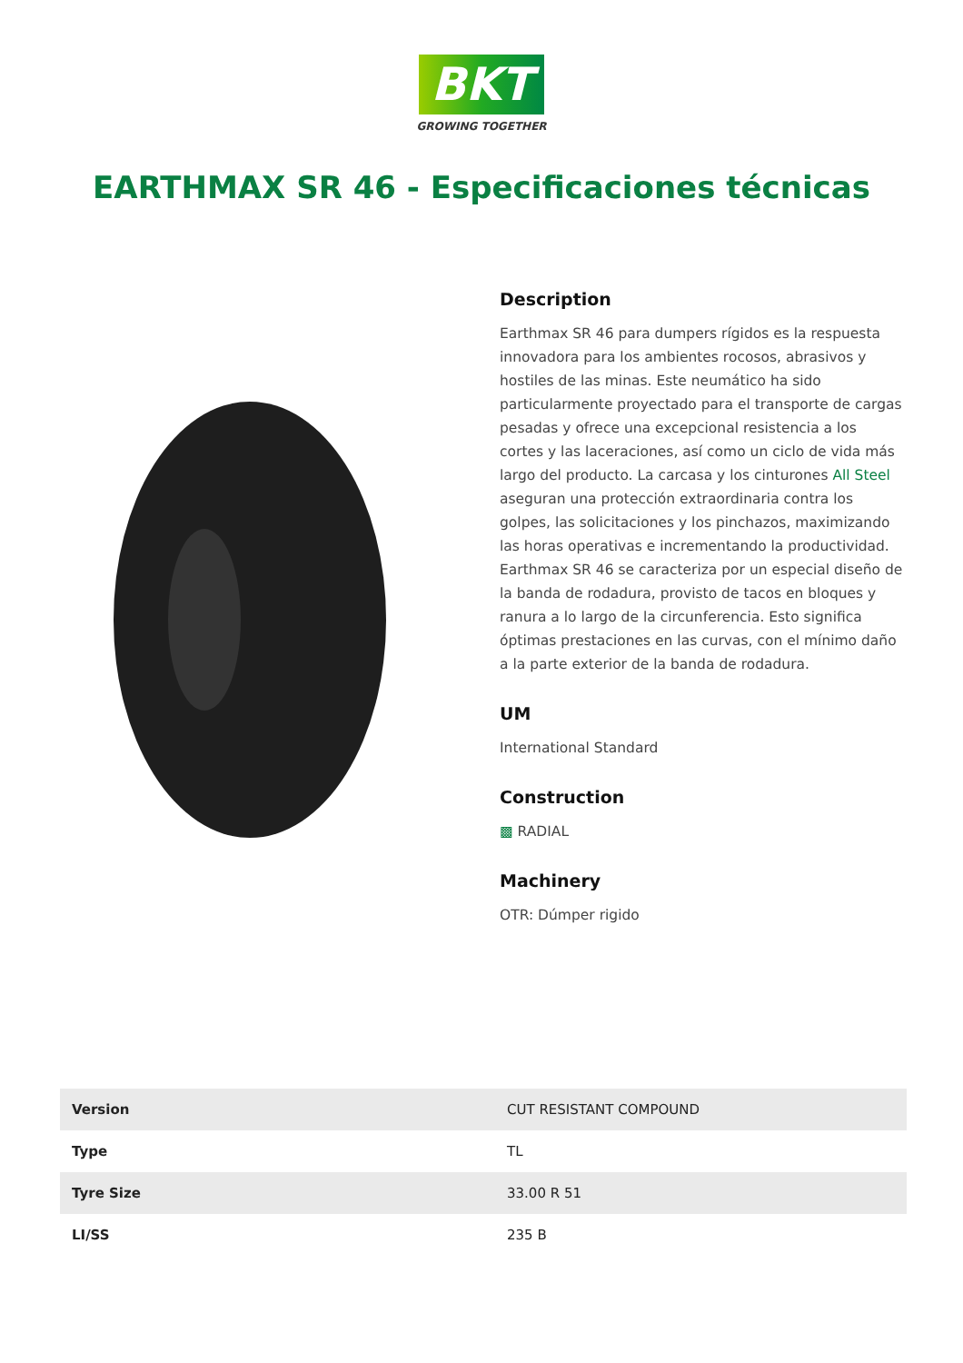BKT
GROWING TOGETHER
EARTHMAX SR 46 - Especificaciones técnicas
Description
Earthmax SR 46 para dumpers rígidos es la respuesta innovadora para los ambientes rocosos, abrasivos y hostiles de las minas. Este neumático ha sido particularmente proyectado para el transporte de cargas pesadas y ofrece una excepcional resistencia a los cortes y las laceraciones, así como un ciclo de vida más largo del producto. La carcasa y los cinturones All Steel aseguran una protección extraordinaria contra los golpes, las solicitaciones y los pinchazos, maximizando las horas operativas e incrementando la productividad. Earthmax SR 46 se caracteriza por un especial diseño de la banda de rodadura, provisto de tacos en bloques y ranura a lo largo de la circunferencia. Esto significa óptimas prestaciones en las curvas, con el mínimo daño a la parte exterior de la banda de rodadura.
UM
International Standard
Construction
▩ RADIAL
Machinery
OTR: Dúmper rigido
| Version | CUT RESISTANT COMPOUND |
| Type | TL |
| Tyre Size | 33.00 R 51 |
| LI/SS | 235 B |